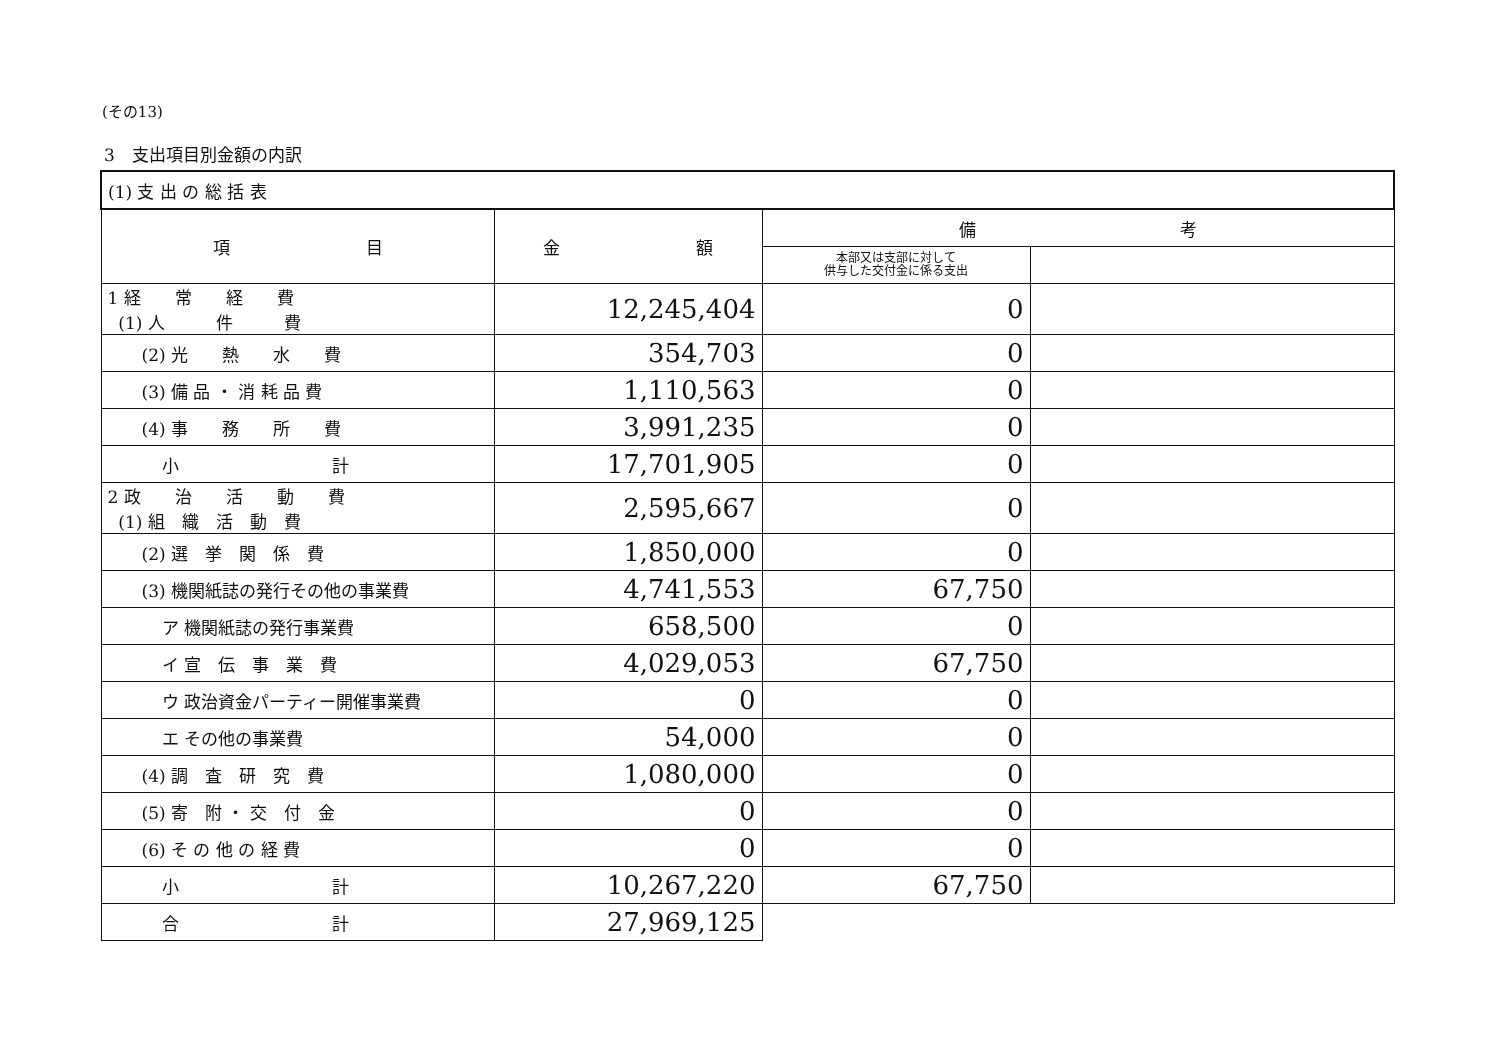(その13)
3　支出項目別金額の内訳
| (1) 支 出 の 総 括 表 | | | |
| 項 目 | 金 額 | 備 考 | |
| | | 本部又は支部に対して 供与した交付金に係る支出 | |
| 1 経 常 経 費 (1) 人 件 費 | 12,245,404 | 0 | |
| (2) 光 熱 水 費 | 354,703 | 0 | |
| (3) 備 品 ・ 消 耗 品 費 | 1,110,563 | 0 | |
| (4) 事 務 所 費 | 3,991,235 | 0 | |
| 小 計 | 17,701,905 | 0 | |
| 2 政 治 活 動 費 (1) 組 織 活 動 費 | 2,595,667 | 0 | |
| (2) 選 挙 関 係 費 | 1,850,000 | 0 | |
| (3) 機関紙誌の発行その他の事業費 | 4,741,553 | 67,750 | |
| ア 機関紙誌の発行事業費 | 658,500 | 0 | |
| イ 宣 伝 事 業 費 | 4,029,053 | 67,750 | |
| ウ 政治資金パーティー開催事業費 | 0 | 0 | |
| エ その他の事業費 | 54,000 | 0 | |
| (4) 調 査 研 究 費 | 1,080,000 | 0 | |
| (5) 寄 附 ・ 交 付 金 | 0 | 0 | |
| (6) そ の 他 の 経 費 | 0 | 0 | |
| 小 計 | 10,267,220 | 67,750 | |
| 合 計 | 27,969,125 | | |